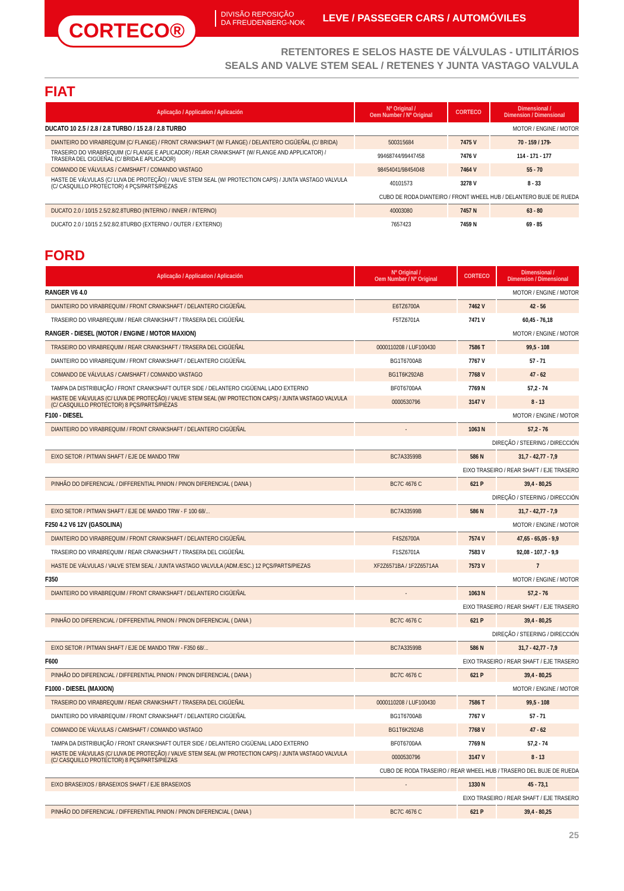CORTECO® DIVISÃO REPOSIÇÃO
DA FREUDENBERG-NOK LEVE / PASSEGER CARS / AUTOMÓVILES
RETENTORES E SELOS HASTE DE VÁLVULAS - UTILITÁRIOS
SEALS AND VALVE STEM SEAL / RETENES Y JUNTA VASTAGO VALVULA
FIAT
| Aplicação / Application / Aplicación | Nº Original / Oem Number / Nº Original | CORTECO | Dimensional / Dimension / Dimensional |
| --- | --- | --- | --- |
| DUCATO 10 2.5 / 2.8 / 2.8 TURBO / 15 2.8 / 2.8 TURBO | MOTOR / ENGINE / MOTOR | | |
| DIANTEIRO DO VIRABREQUIM (C/ FLANGE) / FRONT CRANKSHAFT (W/ FLANGE) / DELANTERO CIGÜEÑAL (C/ BRIDA) | 500315684 | 7475 V | 70 - 159 / 179- |
| TRASEIRO DO VIRABREQUIM (C/ FLANGE E APLICADOR) / REAR CRANKSHAFT (W/ FLANGE AND APPLICATOR) / TRASERA DEL CIGÜEÑAL (C/ BRIDA E APLICADOR) | 99468744/99447458 | 7476 V | 114 - 171 - 177 |
| COMANDO DE VÁLVULAS / CAMSHAFT / COMANDO VASTAGO | 98454041/98454048 | 7464 V | 55 - 70 |
| HASTE DE VÁLVULAS (C/ LUVA DE PROTEÇÃO) / VALVE STEM SEAL (W/ PROTECTION CAPS) / JUNTA VASTAGO VALVULA (C/ CASQUILLO PROTECTOR) 4 PÇS/PARTS/PIEZAS | 40101573 | 3278 V | 8 - 33 |
| | CUBO DE RODA DIANTEIRO / FRONT WHEEL HUB / DELANTERO BUJE DE RUEDA | | |
| DUCATO 2.0 / 10/15 2.5/2.8/2.8TURBO (INTERNO / INNER / INTERNO) | 40003080 | 7457 N | 63 - 80 |
| DUCATO 2.0 / 10/15 2.5/2.8/2.8TURBO (EXTERNO / OUTER / EXTERNO) | 7657423 | 7459 N | 69 - 85 |
FORD
| Aplicação / Application / Aplicación | Nº Original / Oem Number / Nº Original | CORTECO | Dimensional / Dimension / Dimensional |
| --- | --- | --- | --- |
| RANGER V6 4.0 | MOTOR / ENGINE / MOTOR | | |
| DIANTEIRO DO VIRABREQUIM / FRONT CRANKSHAFT / DELANTERO CIGÜEÑAL | E6TZ6700A | 7462 V | 42 - 56 |
| TRASEIRO DO VIRABREQUIM / REAR CRANKSHAFT / TRASERA DEL CIGÜEÑAL | F5TZ6701A | 7471 V | 60,45 - 76,18 |
| RANGER - DIESEL (MOTOR / ENGINE / MOTOR MAXION) | MOTOR / ENGINE / MOTOR | | |
| TRASEIRO DO VIRABREQUIM / REAR CRANKSHAFT / TRASERA DEL CIGÜEÑAL | 0000110208 / LUF100430 | 7586 T | 99,5 - 108 |
| DIANTEIRO DO VIRABREQUIM / FRONT CRANKSHAFT / DELANTERO CIGÜEÑAL | BG1T6700AB | 7767 V | 57 - 71 |
| COMANDO DE VÁLVULAS / CAMSHAFT / COMANDO VASTAGO | BG1T6K292AB | 7768 V | 47 - 62 |
| TAMPA DA DISTRIBUIÇÃO / FRONT CRANKSHAFT OUTER SIDE / DELANTERO CIGÜENAL LADO EXTERNO | BF0T6700AA | 7769 N | 57,2 - 74 |
| HASTE DE VÁLVULAS (C/ LUVA DE PROTEÇÃO) / VALVE STEM SEAL (W/ PROTECTION CAPS) / JUNTA VASTAGO VALVULA (C/ CASQUILLO PROTECTOR) 8 PÇS/PARTS/PIEZAS | 0000530796 | 3147 V | 8 - 13 |
| F100 - DIESEL | MOTOR / ENGINE / MOTOR | | |
| DIANTEIRO DO VIRABREQUIM / FRONT CRANKSHAFT / DELANTERO CIGÜEÑAL | - | 1063 N | 57,2 - 76 |
| | DIREÇÃO / STEERING / DIRECCIÓN | | |
| EIXO SETOR / PITMAN SHAFT / EJE DE MANDO TRW | BC7A33599B | 586 N | 31,7 - 42,77 - 7,9 |
| | EIXO TRASEIRO / REAR SHAFT / EJE TRASERO | | |
| PINHÃO DO DIFERENCIAL / DIFFERENTIAL PINION / PINON DIFERENCIAL ( DANA ) | BC7C 4676 C | 621 P | 39,4 - 80,25 |
| | DIREÇÃO / STEERING / DIRECCIÓN | | |
| EIXO SETOR / PITMAN SHAFT / EJE DE MANDO TRW - F 100 68/... | BC7A33599B | 586 N | 31,7 - 42,77 - 7,9 |
| F250 4.2 V6 12V (GASOLINA) | MOTOR / ENGINE / MOTOR | | |
| DIANTEIRO DO VIRABREQUIM / FRONT CRANKSHAFT / DELANTERO CIGÜEÑAL | F4SZ6700A | 7574 V | 47,65 - 65,05 - 9,9 |
| TRASEIRO DO VIRABREQUIM / REAR CRANKSHAFT / TRASERA DEL CIGÜEÑAL | F1SZ6701A | 7583 V | 92,08 - 107,7 - 9,9 |
| HASTE DE VÁLVULAS / VALVE STEM SEAL / JUNTA VASTAGO VALVULA (ADM./ESC.) 12 PÇS/PARTS/PIEZAS | XF2Z6571BA / 1F2Z6571AA | 7573 V | 7 |
| F350 | MOTOR / ENGINE / MOTOR | | |
| DIANTEIRO DO VIRABREQUIM / FRONT CRANKSHAFT / DELANTERO CIGÜEÑAL | - | 1063 N | 57,2 - 76 |
| | EIXO TRASEIRO / REAR SHAFT / EJE TRASERO | | |
| PINHÃO DO DIFERENCIAL / DIFFERENTIAL PINION / PINON DIFERENCIAL ( DANA ) | BC7C 4676 C | 621 P | 39,4 - 80,25 |
| | DIREÇÃO / STEERING / DIRECCIÓN | | |
| EIXO SETOR / PITMAN SHAFT / EJE DE MANDO TRW - F350 68/... | BC7A33599B | 586 N | 31,7 - 42,77 - 7,9 |
| F600 | EIXO TRASEIRO / REAR SHAFT / EJE TRASERO | | |
| PINHÃO DO DIFERENCIAL / DIFFERENTIAL PINION / PINON DIFERENCIAL ( DANA ) | BC7C 4676 C | 621 P | 39,4 - 80,25 |
| F1000 - DIESEL (MAXION) | MOTOR / ENGINE / MOTOR | | |
| TRASEIRO DO VIRABREQUIM / REAR CRANKSHAFT / TRASERA DEL CIGÜEÑAL | 0000110208 / LUF100430 | 7586 T | 99,5 - 108 |
| DIANTEIRO DO VIRABREQUIM / FRONT CRANKSHAFT / DELANTERO CIGÜEÑAL | BG1T6700AB | 7767 V | 57 - 71 |
| COMANDO DE VÁLVULAS / CAMSHAFT / COMANDO VASTAGO | BG1T6K292AB | 7768 V | 47 - 62 |
| TAMPA DA DISTRIBUIÇÃO / FRONT CRANKSHAFT OUTER SIDE / DELANTERO CIGÜENAL LADO EXTERNO | BF0T6700AA | 7769 N | 57,2 - 74 |
| HASTE DE VÁLVULAS (C/ LUVA DE PROTEÇÃO) / VALVE STEM SEAL (W/ PROTECTION CAPS) / JUNTA VASTAGO VALVULA (C/ CASQUILLO PROTECTOR) 8 PÇS/PARTS/PIEZAS | 0000530796 | 3147 V | 8 - 13 |
| | CUBO DE RODA TRASEIRO / REAR WHEEL HUB / TRASERO DEL BUJE DE RUEDA | | |
| EIXO BRASEIXOS / BRASEIXOS SHAFT / EJE BRASEIXOS | - | 1330 N | 45 - 73,1 |
| | EIXO TRASEIRO / REAR SHAFT / EJE TRASERO | | |
| PINHÃO DO DIFERENCIAL / DIFFERENTIAL PINION / PINON DIFERENCIAL ( DANA ) | BC7C 4676 C | 621 P | 39,4 - 80,25 |
25